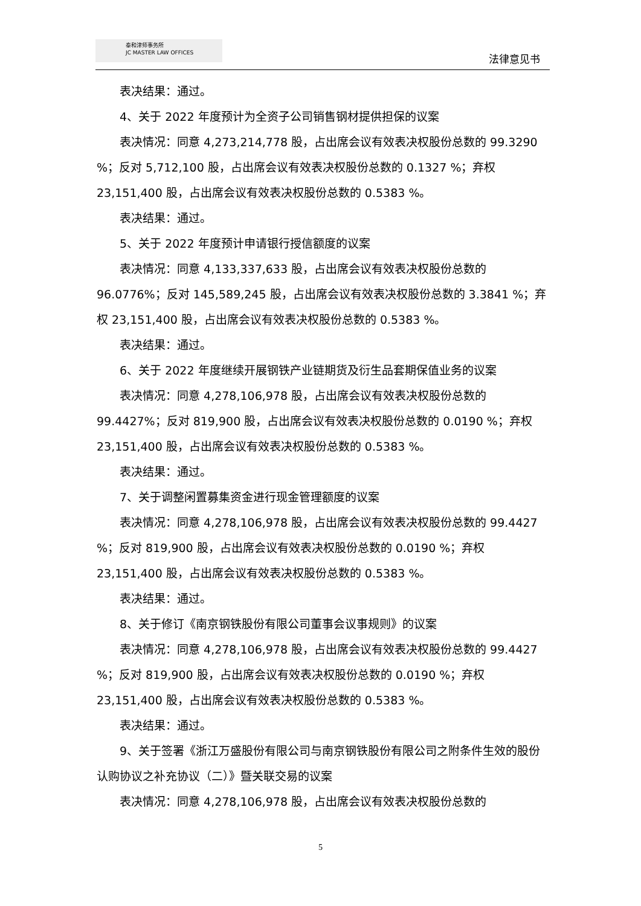泰和津师事务所
JC MASTER LAW OFFICES
法律意见书
表决结果：通过。
4、关于 2022 年度预计为全资子公司销售钢材提供担保的议案
表决情况：同意 4,273,214,778 股，占出席会议有效表决权股份总数的 99.3290 %；反对 5,712,100 股，占出席会议有效表决权股份总数的 0.1327 %；弃权 23,151,400 股，占出席会议有效表决权股份总数的 0.5383 %。
表决结果：通过。
5、关于 2022 年度预计申请银行授信额度的议案
表决情况：同意 4,133,337,633 股，占出席会议有效表决权股份总数的 96.0776%；反对 145,589,245 股，占出席会议有效表决权股份总数的 3.3841 %；弃权 23,151,400 股，占出席会议有效表决权股份总数的 0.5383 %。
表决结果：通过。
6、关于 2022 年度继续开展钢铁产业链期货及衍生品套期保值业务的议案
表决情况：同意 4,278,106,978 股，占出席会议有效表决权股份总数的 99.4427%；反对 819,900 股，占出席会议有效表决权股份总数的 0.0190 %；弃权 23,151,400 股，占出席会议有效表决权股份总数的 0.5383 %。
表决结果：通过。
7、关于调整闲置募集资金进行现金管理额度的议案
表决情况：同意 4,278,106,978 股，占出席会议有效表决权股份总数的 99.4427 %；反对 819,900 股，占出席会议有效表决权股份总数的 0.0190 %；弃权 23,151,400 股，占出席会议有效表决权股份总数的 0.5383 %。
表决结果：通过。
8、关于修订《南京钢铁股份有限公司董事会议事规则》的议案
表决情况：同意 4,278,106,978 股，占出席会议有效表决权股份总数的 99.4427 %；反对 819,900 股，占出席会议有效表决权股份总数的 0.0190 %；弃权 23,151,400 股，占出席会议有效表决权股份总数的 0.5383 %。
表决结果：通过。
9、关于签署《浙江万盛股份有限公司与南京钢铁股份有限公司之附条件生效的股份认购协议之补充协议（二）》暨关联交易的议案
表决情况：同意 4,278,106,978 股，占出席会议有效表决权股份总数的
5